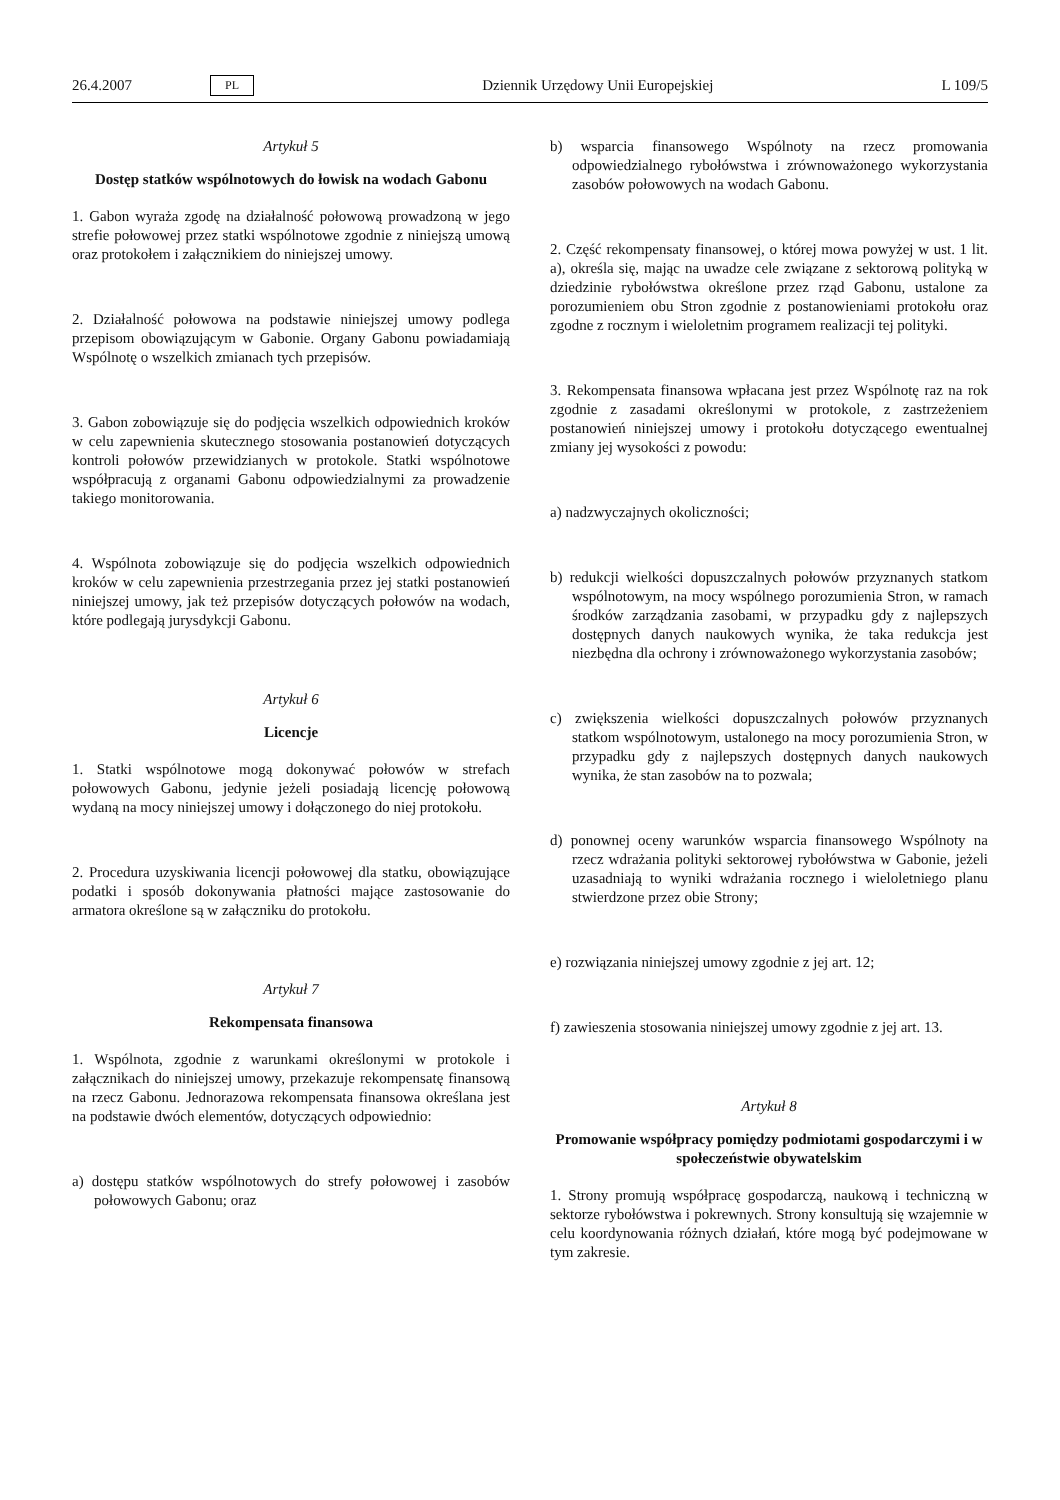26.4.2007 PL Dziennik Urzędowy Unii Europejskiej L 109/5
Artykuł 5
Dostęp statków wspólnotowych do łowisk na wodach Gabonu
1. Gabon wyraża zgodę na działalność połowową prowadzoną w jego strefie połowowej przez statki wspólnotowe zgodnie z niniejszą umową oraz protokołem i załącznikiem do niniejszej umowy.
2. Działalność połowowa na podstawie niniejszej umowy podlega przepisom obowiązującym w Gabonie. Organy Gabonu powiadamiają Wspólnotę o wszelkich zmianach tych przepisów.
3. Gabon zobowiązuje się do podjęcia wszelkich odpowiednich kroków w celu zapewnienia skutecznego stosowania postanowień dotyczących kontroli połowów przewidzianych w protokole. Statki wspólnotowe współpracują z organami Gabonu odpowiedzialnymi za prowadzenie takiego monitorowania.
4. Wspólnota zobowiązuje się do podjęcia wszelkich odpowiednich kroków w celu zapewnienia przestrzegania przez jej statki postanowień niniejszej umowy, jak też przepisów dotyczących połowów na wodach, które podlegają jurysdykcji Gabonu.
Artykuł 6
Licencje
1. Statki wspólnotowe mogą dokonywać połowów w strefach połowowych Gabonu, jedynie jeżeli posiadają licencję połowową wydaną na mocy niniejszej umowy i dołączonego do niej protokołu.
2. Procedura uzyskiwania licencji połowowej dla statku, obowiązujące podatki i sposób dokonywania płatności mające zastosowanie do armatora określone są w załączniku do protokołu.
Artykuł 7
Rekompensata finansowa
1. Wspólnota, zgodnie z warunkami określonymi w protokole i załącznikach do niniejszej umowy, przekazuje rekompensatę finansową na rzecz Gabonu. Jednorazowa rekompensata finansowa określana jest na podstawie dwóch elementów, dotyczących odpowiednio:
a) dostępu statków wspólnotowych do strefy połowowej i zasobów połowowych Gabonu; oraz
b) wsparcia finansowego Wspólnoty na rzecz promowania odpowiedzialnego rybołówstwa i zrównoważonego wykorzystania zasobów połowowych na wodach Gabonu.
2. Część rekompensaty finansowej, o której mowa powyżej w ust. 1 lit. a), określa się, mając na uwadze cele związane z sektorową polityką w dziedzinie rybołówstwa określone przez rząd Gabonu, ustalone za porozumieniem obu Stron zgodnie z postanowieniami protokołu oraz zgodne z rocznym i wieloletnim programem realizacji tej polityki.
3. Rekompensata finansowa wpłacana jest przez Wspólnotę raz na rok zgodnie z zasadami określonymi w protokole, z zastrzeżeniem postanowień niniejszej umowy i protokołu dotyczącego ewentualnej zmiany jej wysokości z powodu:
a) nadzwyczajnych okoliczności;
b) redukcji wielkości dopuszczalnych połowów przyznanych statkom wspólnotowym, na mocy wspólnego porozumienia Stron, w ramach środków zarządzania zasobami, w przypadku gdy z najlepszych dostępnych danych naukowych wynika, że taka redukcja jest niezbędna dla ochrony i zrównoważonego wykorzystania zasobów;
c) zwiększenia wielkości dopuszczalnych połowów przyznanych statkom wspólnotowym, ustalonego na mocy porozumienia Stron, w przypadku gdy z najlepszych dostępnych danych naukowych wynika, że stan zasobów na to pozwala;
d) ponownej oceny warunków wsparcia finansowego Wspólnoty na rzecz wdrażania polityki sektorowej rybołówstwa w Gabonie, jeżeli uzasadniają to wyniki wdrażania rocznego i wieloletniego planu stwierdzone przez obie Strony;
e) rozwiązania niniejszej umowy zgodnie z jej art. 12;
f) zawieszenia stosowania niniejszej umowy zgodnie z jej art. 13.
Artykuł 8
Promowanie współpracy pomiędzy podmiotami gospodarczymi i w społeczeństwie obywatelskim
1. Strony promują współpracę gospodarczą, naukową i techniczną w sektorze rybołówstwa i pokrewnych. Strony konsultują się wzajemnie w celu koordynowania różnych działań, które mogą być podejmowane w tym zakresie.